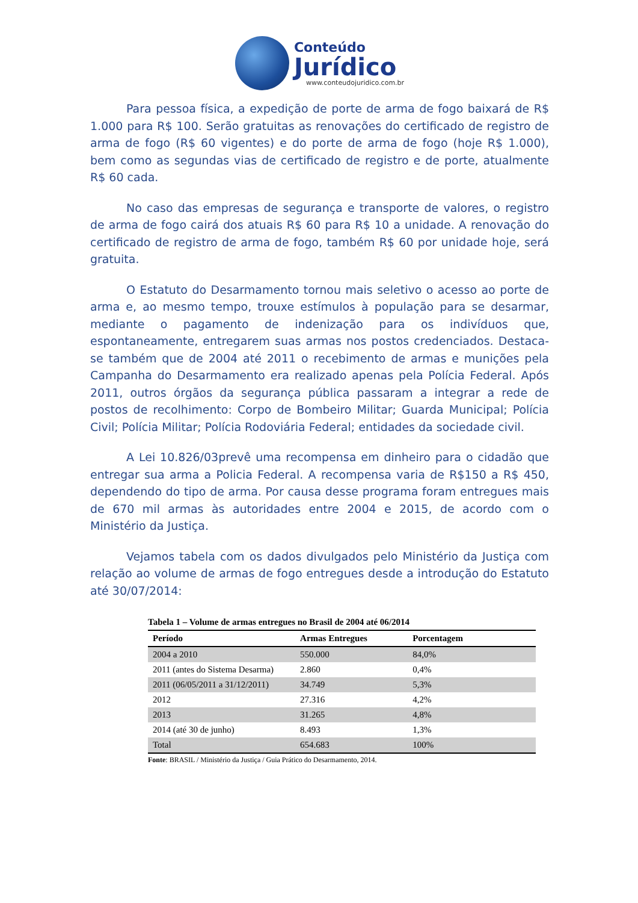Conteúdo
Jurídico
www.conteudojuridico.com.br
Para pessoa física, a expedição de porte de arma de fogo baixará de R$ 1.000 para R$ 100. Serão gratuitas as renovações do certificado de registro de arma de fogo (R$ 60 vigentes) e do porte de arma de fogo (hoje R$ 1.000), bem como as segundas vias de certificado de registro e de porte, atualmente R$ 60 cada.
No caso das empresas de segurança e transporte de valores, o registro de arma de fogo cairá dos atuais R$ 60 para R$ 10 a unidade. A renovação do certificado de registro de arma de fogo, também R$ 60 por unidade hoje, será gratuita.
O Estatuto do Desarmamento tornou mais seletivo o acesso ao porte de arma e, ao mesmo tempo, trouxe estímulos à população para se desarmar, mediante o pagamento de indenização para os indivíduos que, espontaneamente, entregarem suas armas nos postos credenciados. Destaca-se também que de 2004 até 2011 o recebimento de armas e munições pela Campanha do Desarmamento era realizado apenas pela Polícia Federal. Após 2011, outros órgãos da segurança pública passaram a integrar a rede de postos de recolhimento: Corpo de Bombeiro Militar; Guarda Municipal; Polícia Civil; Polícia Militar; Polícia Rodoviária Federal; entidades da sociedade civil.
A Lei 10.826/03prevê uma recompensa em dinheiro para o cidadão que entregar sua arma a Policia Federal. A recompensa varia de R$150 a R$ 450, dependendo do tipo de arma. Por causa desse programa foram entregues mais de 670 mil armas às autoridades entre 2004 e 2015, de acordo com o Ministério da Justiça.
Vejamos tabela com os dados divulgados pelo Ministério da Justiça com relação ao volume de armas de fogo entregues desde a introdução do Estatuto até 30/07/2014:
Tabela 1 – Volume de armas entregues no Brasil de 2004 até 06/2014
| Período | Armas Entregues | Porcentagem |
| --- | --- | --- |
| 2004 a 2010 | 550.000 | 84,0% |
| 2011 (antes do Sistema Desarma) | 2.860 | 0,4% |
| 2011 (06/05/2011 a 31/12/2011) | 34.749 | 5,3% |
| 2012 | 27.316 | 4,2% |
| 2013 | 31.265 | 4,8% |
| 2014 (até 30 de junho) | 8.493 | 1,3% |
| Total | 654.683 | 100% |
Fonte: BRASIL / Ministério da Justiça / Guia Prático do Desarmamento, 2014.